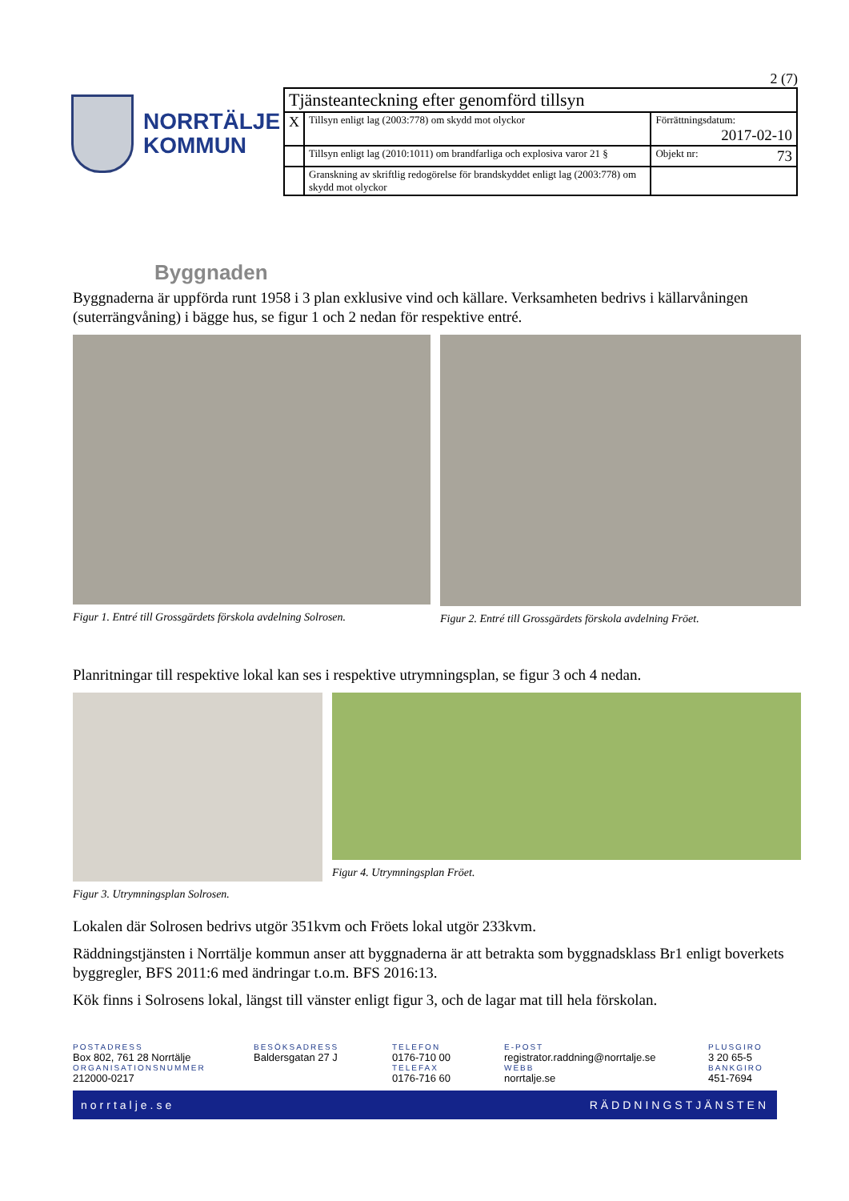NORRTÄLJE
KOMMUN
2 (7)
| Tjänsteanteckning efter genomförd tillsyn | | |
| X | Tillsyn enligt lag (2003:778) om skydd mot olyckor | Förrättningsdatum: 2017-02-10 |
| | Tillsyn enligt lag (2010:1011) om brandfarliga och explosiva varor 21 § | Objekt nr: 73 |
| | Granskning av skriftlig redogörelse för brandskyddet enligt lag (2003:778) om skydd mot olyckor | |
Byggnaden
Byggnaderna är uppförda runt 1958 i 3 plan exklusive vind och källare. Verksamheten bedrivs i källarvåningen (suterrängvåning) i bägge hus, se figur 1 och 2 nedan för respektive entré.
Figur 1. Entré till Grossgärdets förskola avdelning Solrosen.
Figur 2. Entré till Grossgärdets förskola avdelning Fröet.
Planritningar till respektive lokal kan ses i respektive utrymningsplan, se figur 3 och 4 nedan.
Figur 3. Utrymningsplan Solrosen.
Figur 4. Utrymningsplan Fröet.
Lokalen där Solrosen bedrivs utgör 351kvm och Fröets lokal utgör 233kvm.
Räddningstjänsten i Norrtälje kommun anser att byggnaderna är att betrakta som byggnadsklass Br1 enligt boverkets byggregler, BFS 2011:6 med ändringar t.o.m. BFS 2016:13.
Kök finns i Solrosens lokal, längst till vänster enligt figur 3, och de lagar mat till hela förskolan.
POSTADRESS
Box 802, 761 28 Norrtälje
ORGANISATIONSNUMMER
212000-0217
BESÖKSADRESS
Baldersgatan 27 J
TELEFON
0176-710 00
TELEFAX
0176-716 60
E-POST
registrator.raddning@norrtalje.se
WEBB
norrtalje.se
PLUSGIRO
3 20 65-5
BANKGIRO
451-7694
norrtalje.se RÄDDNINGSTJÄNSTEN